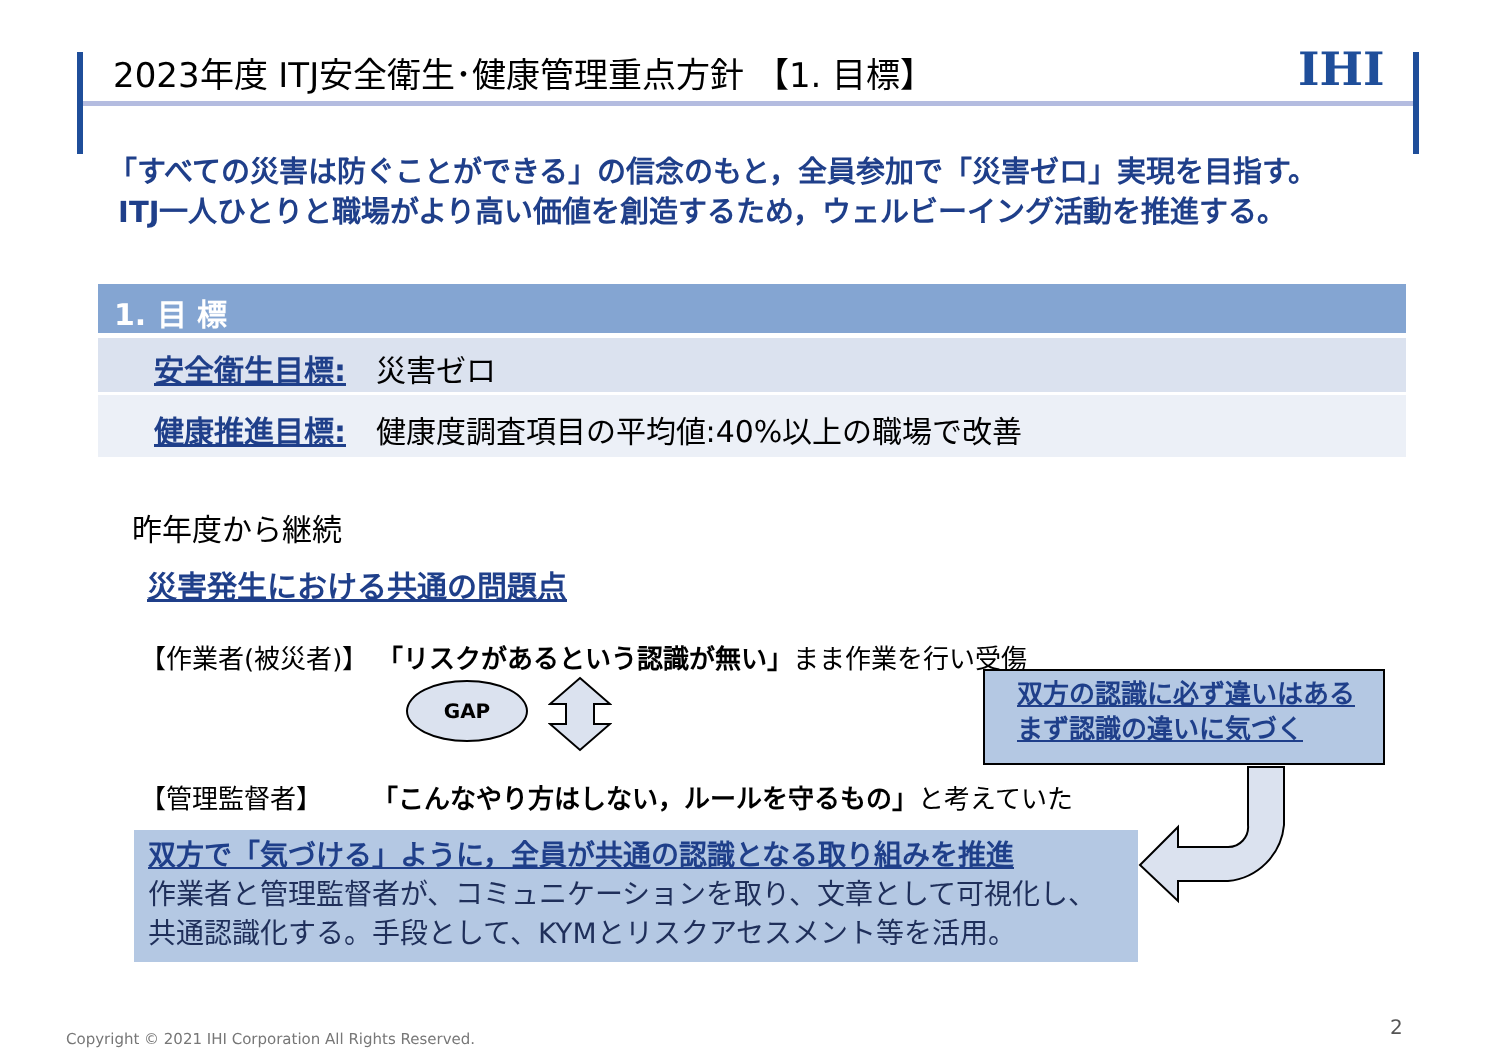2023年度 ITJ安全衛生･健康管理重点方針 【1. 目標】
IHI
「すべての災害は防ぐことができる」の信念のもと，全員参加で「災害ゼロ」実現を目指す。
ITJ一人ひとりと職場がより高い価値を創造するため，ウェルビーイング活動を推進する。
1. 目 標
安全衛生目標: 災害ゼロ
健康推進目標: 健康度調査項目の平均値:40%以上の職場で改善
昨年度から継続
災害発生における共通の問題点
【作業者(被災者)】 「リスクがあるという認識が無い」まま作業を行い受傷
GAP
双方の認識に必ず違いはある
まず認識の違いに気づく
【管理監督者】 「こんなやり方はしない，ルールを守るもの」と考えていた
双方で「気づける」ように，全員が共通の認識となる取り組みを推進
作業者と管理監督者が、コミュニケーションを取り、文章として可視化し、
共通認識化する。手段として、KYMとリスクアセスメント等を活用。
Copyright © 2021 IHI Corporation All Rights Reserved.
2